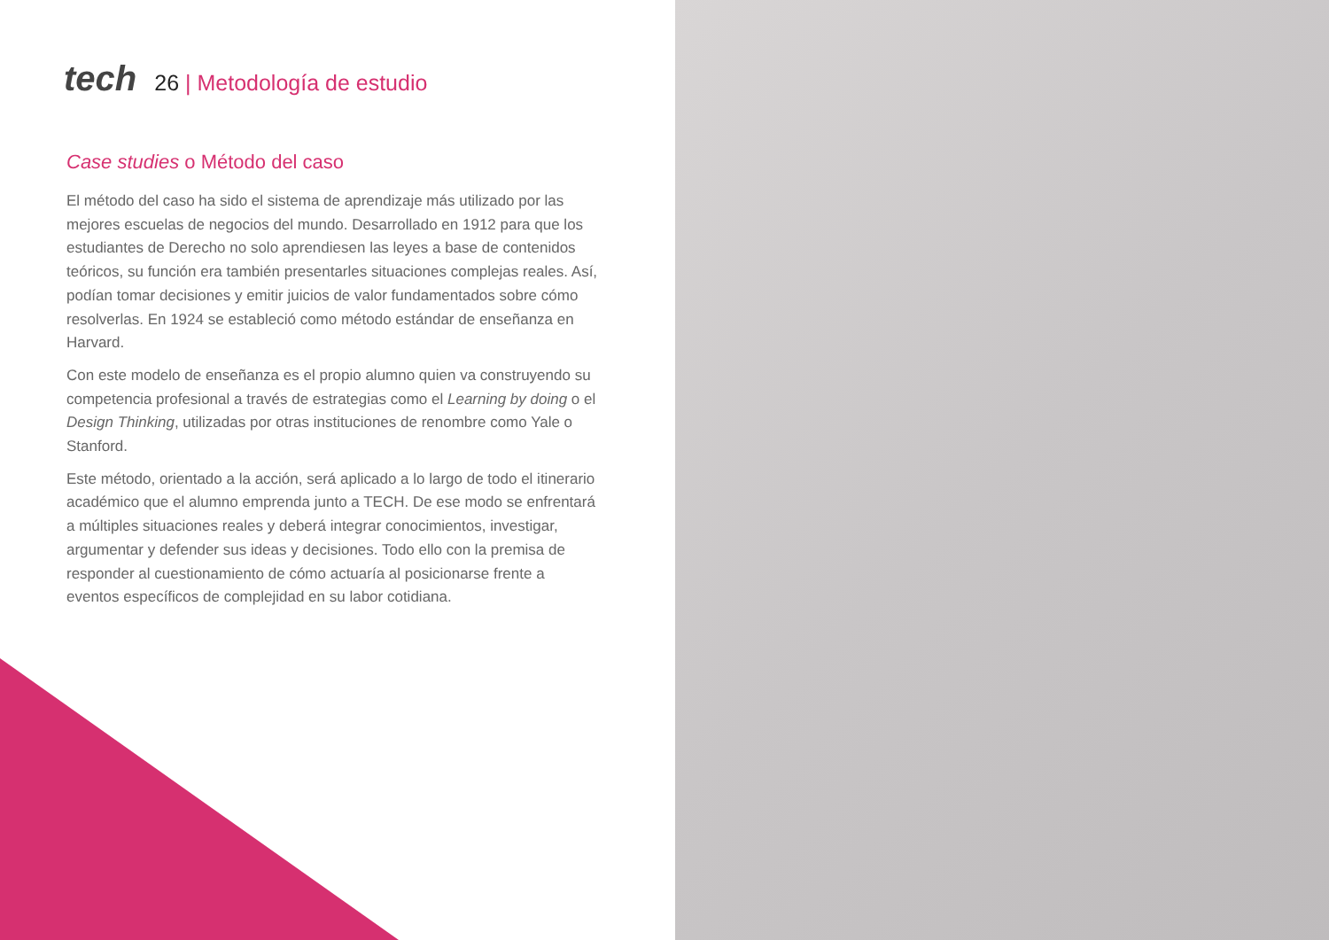tech
26 | Metodología de estudio
Case studies o Método del caso
El método del caso ha sido el sistema de aprendizaje más utilizado por las mejores escuelas de negocios del mundo. Desarrollado en 1912 para que los estudiantes de Derecho no solo aprendiesen las leyes a base de contenidos teóricos, su función era también presentarles situaciones complejas reales. Así, podían tomar decisiones y emitir juicios de valor fundamentados sobre cómo resolverlas. En 1924 se estableció como método estándar de enseñanza en Harvard.
Con este modelo de enseñanza es el propio alumno quien va construyendo su competencia profesional a través de estrategias como el Learning by doing o el Design Thinking, utilizadas por otras instituciones de renombre como Yale o Stanford.
Este método, orientado a la acción, será aplicado a lo largo de todo el itinerario académico que el alumno emprenda junto a TECH. De ese modo se enfrentará a múltiples situaciones reales y deberá integrar conocimientos, investigar, argumentar y defender sus ideas y decisiones. Todo ello con la premisa de responder al cuestionamiento de cómo actuaría al posicionarse frente a eventos específicos de complejidad en su labor cotidiana.